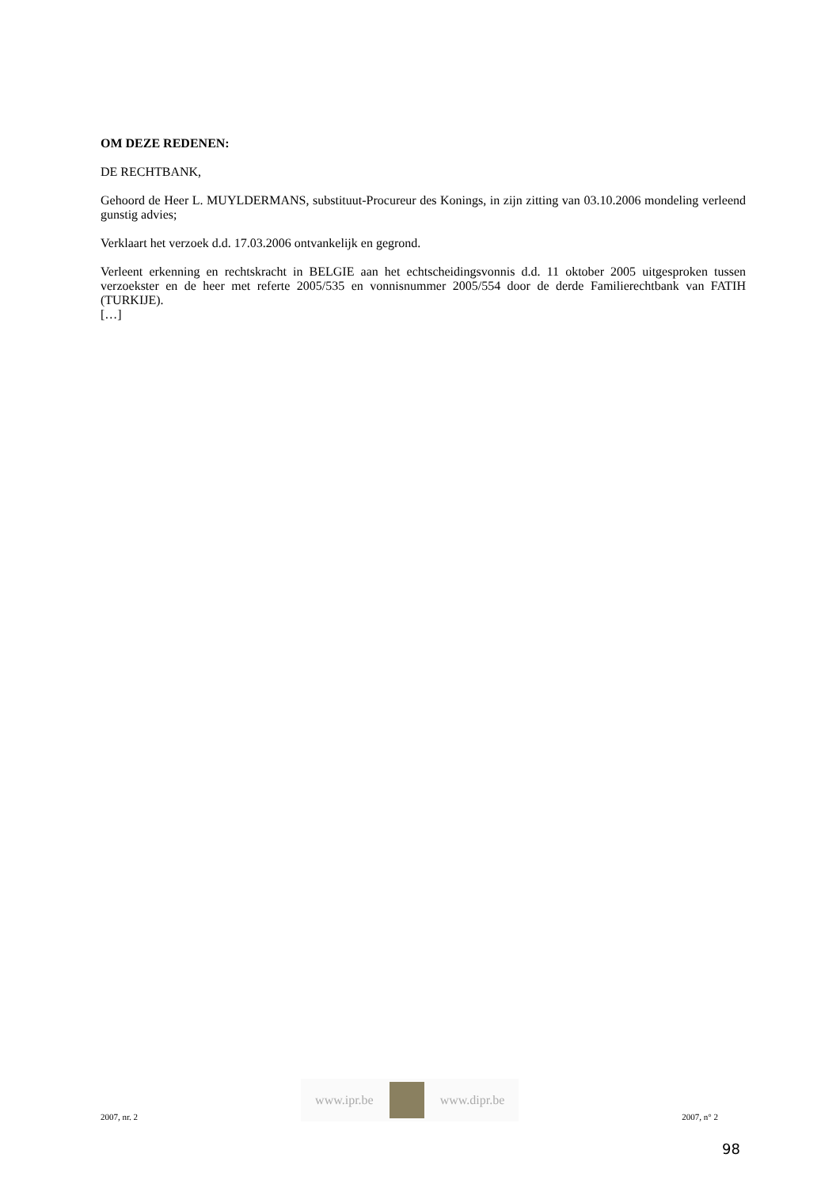OM DEZE REDENEN:
DE RECHTBANK,
Gehoord de Heer L. MUYLDERMANS, substituut-Procureur des Konings, in zijn zitting van 03.10.2006 mondeling verleend gunstig advies;
Verklaart het verzoek d.d. 17.03.2006 ontvankelijk en gegrond.
Verleent erkenning en rechtskracht in BELGIE aan het echtscheidingsvonnis d.d. 11 oktober 2005 uitgesproken tussen verzoekster en de heer met referte 2005/535 en vonnisnummer 2005/554 door de derde Familierechtbank van FATIH (TURKIJE).
[…]
2007, nr. 2
www.ipr.be www.dipr.be
2007, n° 2
98